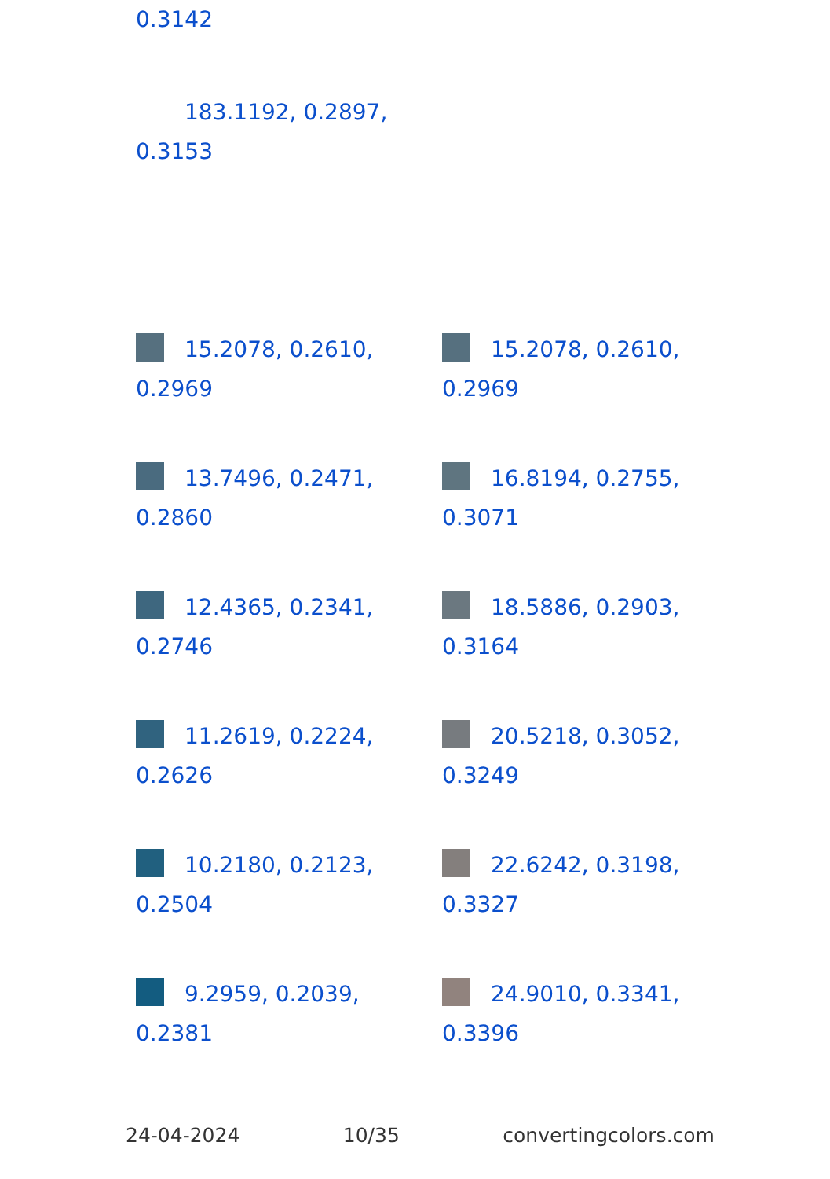0.3142
183.1192, 0.2897, 0.3153
15.2078, 0.2610, 0.2969
15.2078, 0.2610, 0.2969
13.7496, 0.2471, 0.2860
16.8194, 0.2755, 0.3071
12.4365, 0.2341, 0.2746
18.5886, 0.2903, 0.3164
11.2619, 0.2224, 0.2626
20.5218, 0.3052, 0.3249
10.2180, 0.2123, 0.2504
22.6242, 0.3198, 0.3327
9.2959, 0.2039, 0.2381
24.9010, 0.3341, 0.3396
24-04-2024 10/35 convertingcolors.com